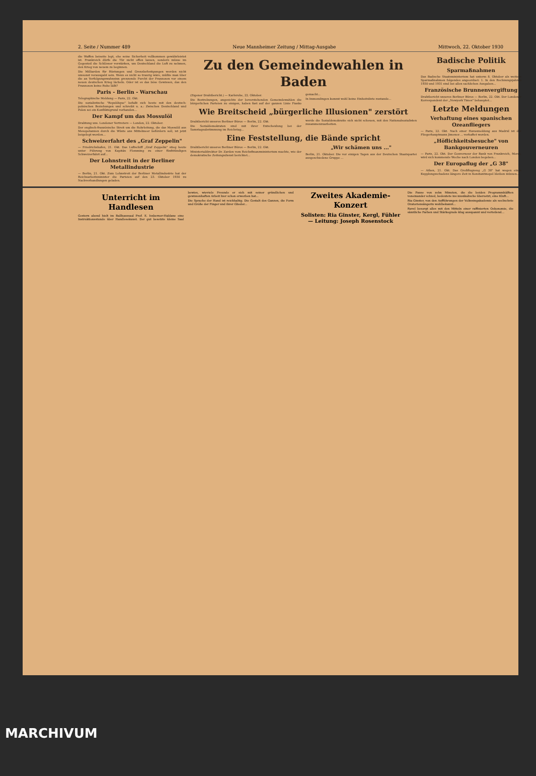2. Seite / Nummer 489 Neue Mannheimer Zeitung / Mittag-Ausgabe Mittwoch, 22. Oktober 1930
die Waffen beiseite legt, ehe seine Sicherheit vollkommen gewährleistet ist. Frankreich dürfe die Tür nicht offen lassen, sondern müsse im Gegenteil die Schlösser verstärken, um Deutschland die Luft zu nehmen, den Krieg von neuem zu beginnen.
Die Milliarden für Rüstungen und Grenzbefestigungen werden nicht umsonst verausgabt sein. Wenn es nicht so traurig wäre, müßte man über die an Verfolgungswahnsinn grenzende Furcht der Franzosen vor einem neuen deutschen Krieg lächeln. Oder ist es das böse Gewissen, das den Franzosen keine Ruhe läßt?
Paris - Berlin - Warschau
Telegraphische Meldung — Paris, 22. Okt.
Die sozialistische "Republique" befaßt sich heute mit den deutsch-polnischen Beziehungen und schreibt u. a.: Zwischen Deutschland und Polen sei ein Konfliktsgrund vorhanden...
Der Kampf um das Mossulöl
Drahtung uns. Londoner Vertreters — London, 22. Oktober.
Der englisch-französische Streit um die Rohrleitung, die das Mossulöl aus Mesopotamien durch die Wüste ans Mittelmeer befördern soll, ist jetzt beigelegt worden...
Schweizerfahrt des „Graf Zeppelin"
— Friedrichshafen, 21. Okt. Das Luftschiff „Graf Zeppelin" stieg heute unter Führung von Kapitän Flemming zu einer fünfstündigen Schweizerfahrt auf...
Der Lohnstreit in der Berliner Metallindustrie
— Berlin, 21. Okt. Zum Lohnstreit der Berliner Metallindustrie hat der Reichsarbeitsminister die Parteien auf den 23. Oktober 1930 zu Nachverhandlungen geladen.
Zu den Gemeindewahlen in Baden
(Eigener Drahtbericht.) — Karlsruhe, 22. Oktober.
Die Bestrebungen, angesichts der bevorstehenden Gemeindewahlen die bürgerlichen Parteien zu einigen, haben fast auf der ganzen Linie Fiasko gemacht...
In Immendingen kommt wohl keine Einheitsliste zustande...
Wie Breitscheid „bürgerliche Illusionen" zerstört
Drahtbericht unseres Berliner Büros — Berlin, 22. Okt.
Die Sozialdemokraten sind mit ihrer Entscheidung bei der Samstagsabstimmung im Reichstag...
werde die Sozialdemokratie sich nicht scheuen, mit den Nationalsozialisten zusammenzuarbeiten.
Eine Feststellung, die Bände spricht
Drahtbericht unseres Berliner Büros — Berlin, 22. Okt.
Ministerialdirektor Dr. Zarden vom Reichsfinanzministerium machte, wie der demokratische Zeitungsdienst berichtet...
„Wir schämen uns ..."
Berlin, 21. Oktober. Die vor einigen Tagen aus der Deutschen Staatspartei ausgeschiedene Gruppe ...
Badische Politik
Sparmaßnahmen
Das Badische Staatsministerium hat unterm 8. Oktober als weitere Sparmaßnahmen folgendes angeordnet: 1. In den Rechnungsjahren 1930 und 1931 sind bei allen sachlichen Ausgaben...
Französische Brunnenvergiftung
Drahtbericht unseres Berliner Büros — Berlin, 22. Okt. Der Londoner Korrespondent der „Newyork Times" behauptet...
Letzte Meldungen
Verhaftung eines spanischen Ozeanfliegers
— Paris, 22. Okt. Nach einer Havasmeldung aus Madrid ist der Fliegerhauptmann Jimenez ... verhaftet worden.
„Höflichkeitsbesuche" von Bankgouverneuren
— Paris, 22. Okt. Der Gouverneur der Bank von Frankreich, Moret, wird sich kommende Woche nach London begeben...
Der Europaflug der „G 38"
— Athen, 21. Okt. Das Großflugzeug „G 38" hat wegen eines Kupplungsschadens längere Zeit in Konstantinopel bleiben müssen...
Unterricht im Handlesen
Gestern abend hielt im Ballhaussaal Prof. E. Issberner-Haldane eine Instruktionsstunde über Handlesekunst. Der gut besetzte kleine Saal bewies, wieviele Freunde er sich mit seiner gründlichen und gewissenhaften Arbeit hier schon erworben hat...
Die Sprache der Hand ist reichhaltig. Die Gestalt des Ganzen, die Form und Größe der Finger und ihrer Glieder...
Zweites Akademie-Konzert
Solisten: Ria Ginster, Kergl, Fühler — Leitung: Joseph Rosenstock
Die Pause von zehn Minuten, die die beiden Programmhälften voneinander schied, bedeutete ins musikalische übersetzt, eine Kluft...
Ria Ginster, von den Aufführungen der Volkssingakademie als seelischste Oratoriensängerin wohlbekannt...
Ravel besorgt alles mit den Mitteln einer raffinierten Oekonomie, die sämtliche Farben und Stärkegrade klug ausspannt und verteilend...
MARCHIVUM